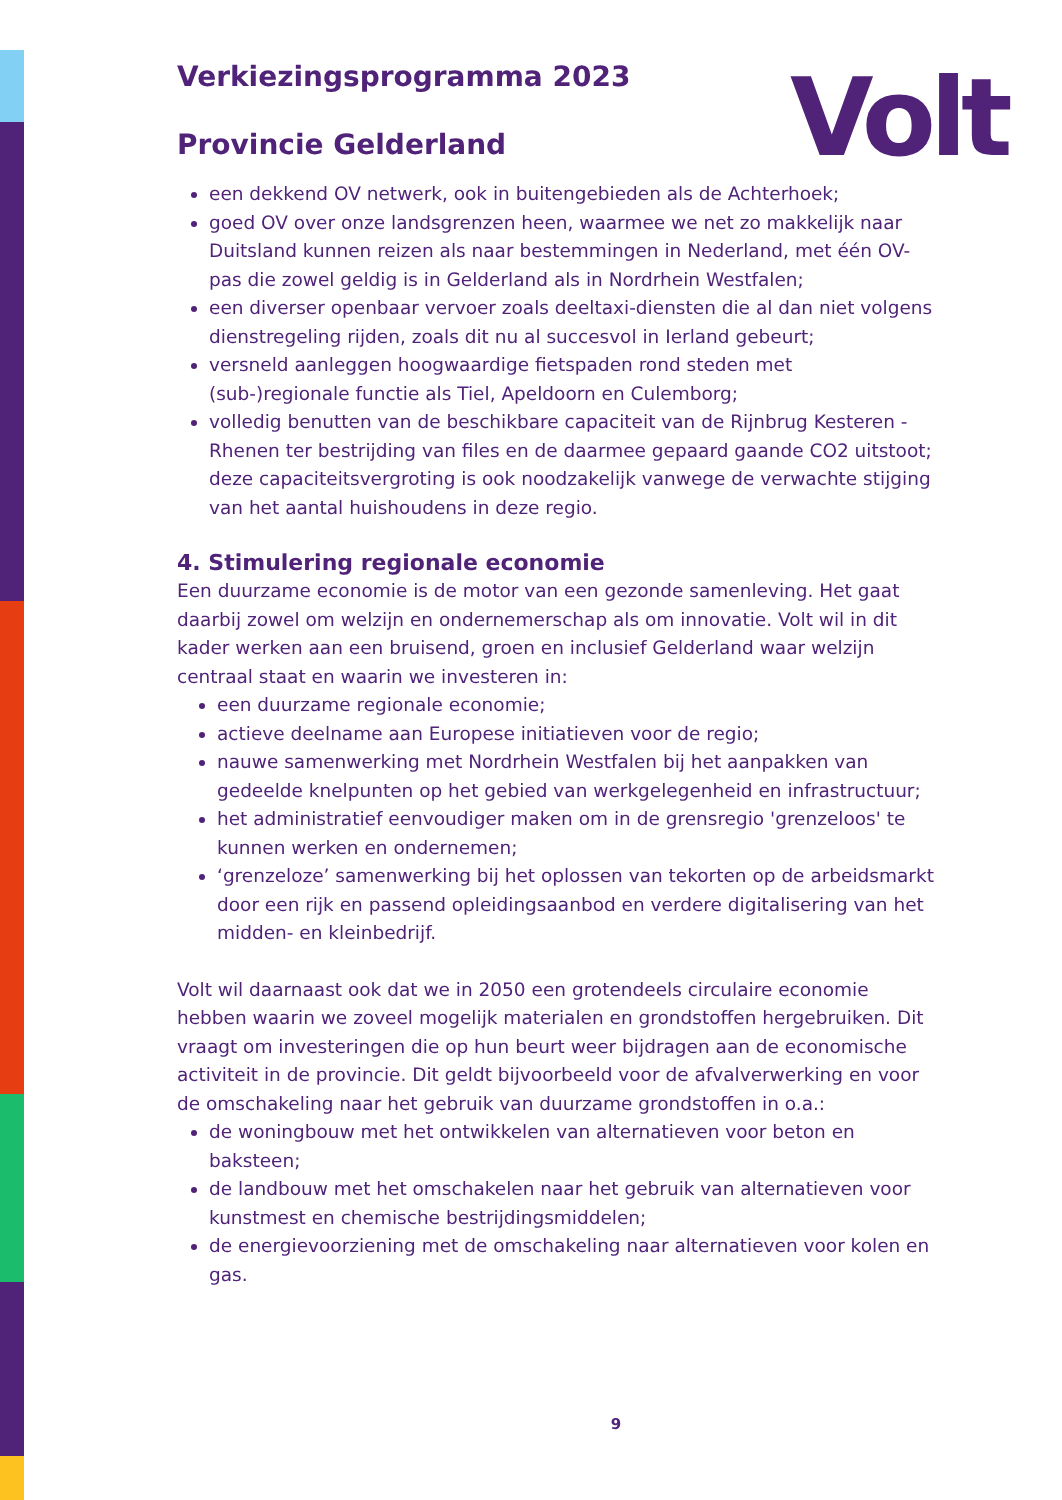Volt
Verkiezingsprogramma 2023
Provincie Gelderland
een dekkend OV netwerk, ook in buitengebieden als de Achterhoek;
goed OV over onze landsgrenzen heen, waarmee we net zo makkelijk naar Duitsland kunnen reizen als naar bestemmingen in Nederland, met één OV-pas die zowel geldig is in Gelderland als in Nordrhein Westfalen;
een diverser openbaar vervoer zoals deeltaxi-diensten die al dan niet volgens dienstregeling rijden, zoals dit nu al succesvol in Ierland gebeurt;
versneld aanleggen hoogwaardige fietspaden rond steden met (sub-)regionale functie als Tiel, Apeldoorn en Culemborg;
volledig benutten van de beschikbare capaciteit van de Rijnbrug Kesteren - Rhenen ter bestrijding van files en de daarmee gepaard gaande CO2 uitstoot; deze capaciteitsvergroting is ook noodzakelijk vanwege de verwachte stijging van het aantal huishoudens in deze regio.
4. Stimulering regionale economie
Een duurzame economie is de motor van een gezonde samenleving. Het gaat daarbij zowel om welzijn en ondernemerschap als om innovatie. Volt wil in dit kader werken aan een bruisend, groen en inclusief Gelderland waar welzijn centraal staat en waarin we investeren in:
een duurzame regionale economie;
actieve deelname aan Europese initiatieven voor de regio;
nauwe samenwerking met Nordrhein Westfalen bij het aanpakken van gedeelde knelpunten op het gebied van werkgelegenheid en infrastructuur;
het administratief eenvoudiger maken om in de grensregio 'grenzeloos' te kunnen werken en ondernemen;
‘grenzeloze’ samenwerking bij het oplossen van tekorten op de arbeidsmarkt door een rijk en passend opleidingsaanbod en verdere digitalisering van het midden- en kleinbedrijf.
Volt wil daarnaast ook dat we in 2050 een grotendeels circulaire economie hebben waarin we zoveel mogelijk materialen en grondstoffen hergebruiken. Dit vraagt om investeringen die op hun beurt weer bijdragen aan de economische activiteit in de provincie. Dit geldt bijvoorbeeld voor de afvalverwerking en voor de omschakeling naar het gebruik van duurzame grondstoffen in o.a.:
de woningbouw met het ontwikkelen van alternatieven voor beton en baksteen;
de landbouw met het omschakelen naar het gebruik van alternatieven voor kunstmest en chemische bestrijdingsmiddelen;
de energievoorziening met de omschakeling naar alternatieven voor kolen en gas.
9